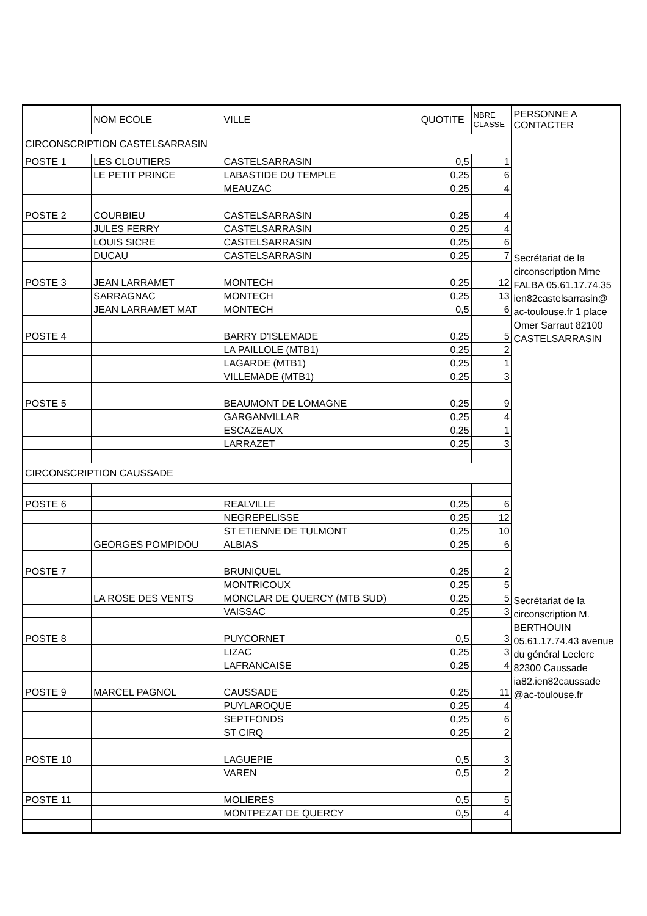| | NOM ECOLE | VILLE | QUOTITE | NBRE CLASSE | PERSONNE A CONTACTER |
| --- | --- | --- | --- | --- | --- |
| CIRCONSCRIPTION CASTELSARRASIN | | | | | Secrétariat de la circonscription Mme FALBA 05.61.17.74.35 ien82castelsarrasin@ ac-toulouse.fr 1 place Omer Sarraut 82100 CASTELSARRASIN |
| POSTE 1 | LES CLOUTIERS | CASTELSARRASIN | 0,5 | 1 | |
| | LE PETIT PRINCE | LABASTIDE DU TEMPLE | 0,25 | 6 | |
| | | MEAUZAC | 0,25 | 4 | |
| POSTE 2 | COURBIEU | CASTELSARRASIN | 0,25 | 4 | |
| | JULES FERRY | CASTELSARRASIN | 0,25 | 4 | |
| | LOUIS SICRE | CASTELSARRASIN | 0,25 | 6 | |
| | DUCAU | CASTELSARRASIN | 0,25 | 7 | |
| POSTE 3 | JEAN LARRAMET | MONTECH | 0,25 | 12 | |
| | SARRAGNAC | MONTECH | 0,25 | 13 | |
| | JEAN LARRAMET MAT | MONTECH | 0,5 | 6 | |
| POSTE 4 | | BARRY D'ISLEMADE | 0,25 | 5 | |
| | | LA PAILLOLE (MTB1) | 0,25 | 2 | |
| | | LAGARDE (MTB1) | 0,25 | 1 | |
| | | VILLEMADE (MTB1) | 0,25 | 3 | |
| POSTE 5 | | BEAUMONT DE LOMAGNE | 0,25 | 9 | |
| | | GARGANVILLAR | 0,25 | 4 | |
| | | ESCAZEAUX | 0,25 | 1 | |
| | | LARRAZET | 0,25 | 3 | |
| CIRCONSCRIPTION CAUSSADE | | | | | Secrétariat de la circonscription M. BERTHOUIN 05.61.17.74.43 avenue du général Leclerc 82300 Caussade ia82.ien82caussade @ac-toulouse.fr |
| POSTE 6 | | REALVILLE | 0,25 | 6 | |
| | | NEGREPELISSE | 0,25 | 12 | |
| | | ST ETIENNE DE TULMONT | 0,25 | 10 | |
| | GEORGES POMPIDOU | ALBIAS | 0,25 | 6 | |
| POSTE 7 | | BRUNIQUEL | 0,25 | 2 | |
| | | MONTRICOUX | 0,25 | 5 | |
| | LA ROSE DES VENTS | MONCLAR DE QUERCY (MTB SUD) | 0,25 | 5 | |
| | | VAISSAC | 0,25 | 3 | |
| POSTE 8 | | PUYCORNET | 0,5 | 3 | |
| | | LIZAC | 0,25 | 3 | |
| | | LAFRANCAISE | 0,25 | 4 | |
| POSTE 9 | MARCEL PAGNOL | CAUSSADE | 0,25 | 11 | |
| | | PUYLAROQUE | 0,25 | 4 | |
| | | SEPTFONDS | 0,25 | 6 | |
| | | ST CIRQ | 0,25 | 2 | |
| POSTE 10 | | LAGUEPIE | 0,5 | 3 | |
| | | VAREN | 0,5 | 2 | |
| POSTE 11 | | MOLIERES | 0,5 | 5 | |
| | | MONTPEZAT DE QUERCY | 0,5 | 4 | |